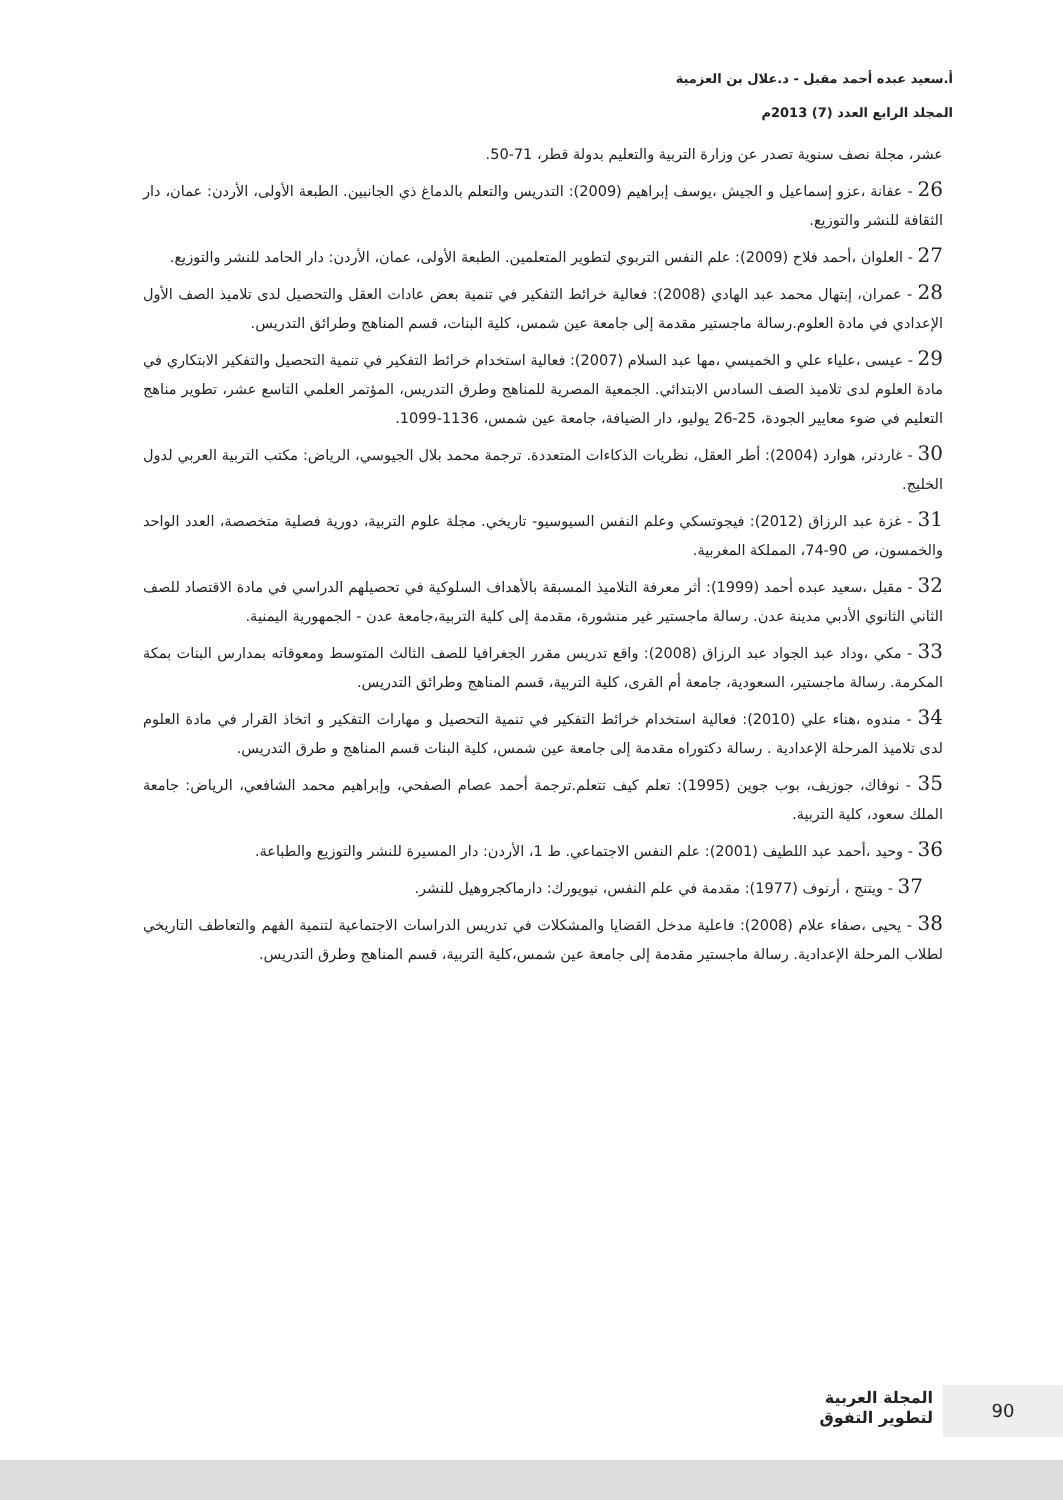أ.سعيد عبده أحمد مقبل - د.علال بن العزمية
المجلد الرابع العدد (7) 2013م
عشر، مجلة نصف سنوية تصدر عن وزارة التربية والتعليم بدولة قطر، 71-50.
26 - عفانة ،عزو إسماعيل و الجيش ،يوسف إبراهيم (2009): التدريس والتعلم بالدماغ ذي الجانبين. الطبعة الأولى، الأردن: عمان، دار الثقافة للنشر والتوزيع.
27 - العلوان ،أحمد فلاح (2009): علم النفس التربوي لتطوير المتعلمين. الطبعة الأولى، عمان، الأردن: دار الحامد للنشر والتوزيع.
28 - عمران، إبتهال محمد عبد الهادي (2008): فعالية خرائط التفكير في تنمية بعض عادات العقل والتحصيل لدى تلاميذ الصف الأول الإعدادي في مادة العلوم.رسالة ماجستير مقدمة إلى جامعة عين شمس، كلية البنات، قسم المناهج وطرائق التدريس.
29 - عيسى ،علياء علي و الخميسي ،مها عبد السلام (2007): فعالية استخدام خرائط التفكير في تنمية التحصيل والتفكير الابتكاري في مادة العلوم لدى تلاميذ الصف السادس الابتدائي. الجمعية المصرية للمناهج وطرق التدريس، المؤتمر العلمي التاسع عشر، تطوير مناهج التعليم في ضوء معايير الجودة، 25-26 يوليو، دار الضيافة، جامعة عين شمس، 1136-1099.
30 - غاردنر، هوارد (2004): أطر العقل، نظريات الذكاءات المتعددة. ترجمة محمد بلال الجيوسي، الرياض: مكتب التربية العربي لدول الخليج.
31 - غزة عبد الرزاق (2012): فيجوتسكي وعلم النفس السيوسيو- تاريخي. مجلة علوم التربية، دورية فصلية متخصصة، العدد الواحد والخمسون، ص 90-74، المملكة المغربية.
32 - مقبل ،سعيد عبده أحمد (1999): أثر معرفة التلاميذ المسبقة بالأهداف السلوكية في تحصيلهم الدراسي في مادة الاقتصاد للصف الثاني الثانوي الأدبي مدينة عدن. رسالة ماجستير غير منشورة، مقدمة إلى كلية التربية،جامعة عدن - الجمهورية اليمنية.
33 - مكي ،وداد عبد الجواد عبد الرزاق (2008): واقع تدريس مقرر الجغرافيا للصف الثالث المتوسط ومعوقاته بمدارس البنات بمكة المكرمة. رسالة ماجستير، السعودية، جامعة أم القرى، كلية التربية، قسم المناهج وطرائق التدريس.
34 - مندوه ،هناء علي (2010): فعالية استخدام خرائط التفكير في تنمية التحصيل و مهارات التفكير و اتخاذ القرار في مادة العلوم لدى تلاميذ المرحلة الإعدادية . رسالة دكتوراه مقدمة إلى جامعة عين شمس، كلية البنات قسم المناهج و طرق التدريس.
35 - نوفاك، جوزيف، بوب جوين (1995): تعلم كيف تتعلم.ترجمة أحمد عصام الصفحي، وإبراهيم محمد الشافعي، الرياض: جامعة الملك سعود، كلية التربية.
36 - وحيد ،أحمد عبد اللطيف (2001): علم النفس الاجتماعي. ط 1، الأردن: دار المسيرة للنشر والتوزيع والطباعة.
37 - ويتنج ، أرنوف (1977): مقدمة في علم النفس، نيويورك: دارماكجروهيل للنشر.
38 - يحيى ،صفاء علام (2008): فاعلية مدخل القضايا والمشكلات في تدريس الدراسات الاجتماعية لتنمية الفهم والتعاطف التاريخي لطلاب المرحلة الإعدادية. رسالة ماجستير مقدمة إلى جامعة عين شمس،كلية التربية، قسم المناهج وطرق التدريس.
90
المجلة العربية
لتطوير التفوق